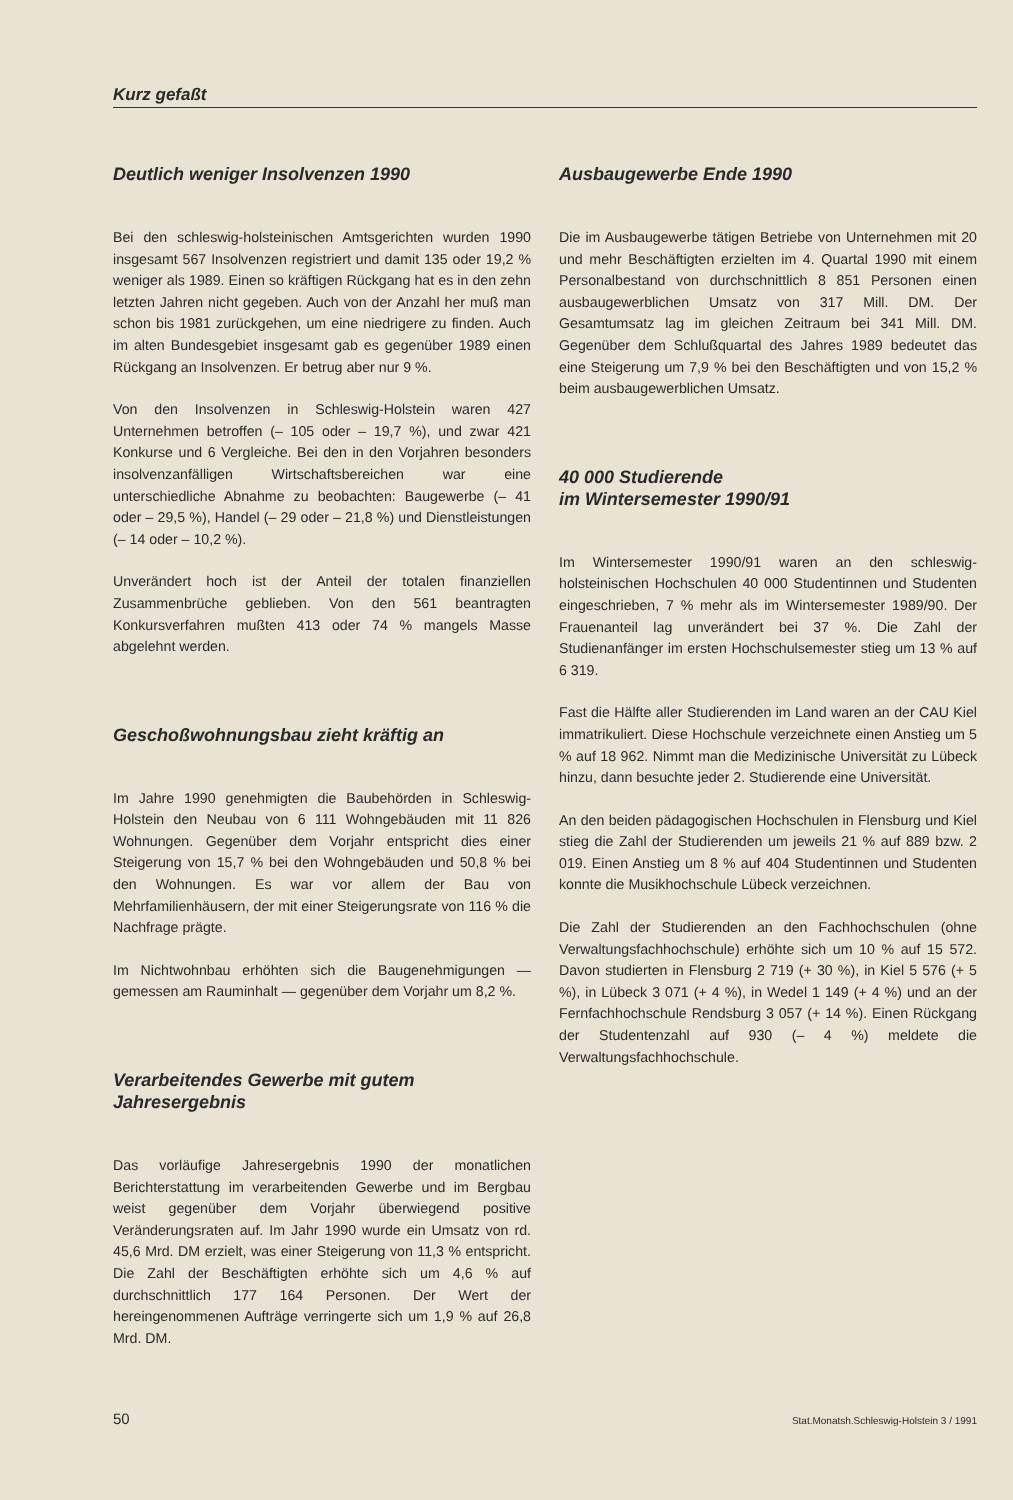Kurz gefaßt
Deutlich weniger Insolvenzen 1990
Bei den schleswig-holsteinischen Amtsgerichten wurden 1990 insgesamt 567 Insolvenzen registriert und damit 135 oder 19,2 % weniger als 1989. Einen so kräftigen Rückgang hat es in den zehn letzten Jahren nicht gegeben. Auch von der Anzahl her muß man schon bis 1981 zurückgehen, um eine niedrigere zu finden. Auch im alten Bundesgebiet insgesamt gab es gegenüber 1989 einen Rückgang an Insolvenzen. Er betrug aber nur 9 %.
Von den Insolvenzen in Schleswig-Holstein waren 427 Unternehmen betroffen (– 105 oder – 19,7 %), und zwar 421 Konkurse und 6 Vergleiche. Bei den in den Vorjahren besonders insolvenzanfälligen Wirtschaftsbereichen war eine unterschiedliche Abnahme zu beobachten: Baugewerbe (– 41 oder – 29,5 %), Handel (– 29 oder – 21,8 %) und Dienstleistungen (– 14 oder – 10,2 %).
Unverändert hoch ist der Anteil der totalen finanziellen Zusammenbrüche geblieben. Von den 561 beantragten Konkursverfahren mußten 413 oder 74 % mangels Masse abgelehnt werden.
Geschoßwohnungsbau zieht kräftig an
Im Jahre 1990 genehmigten die Baubehörden in Schleswig-Holstein den Neubau von 6 111 Wohngebäuden mit 11 826 Wohnungen. Gegenüber dem Vorjahr entspricht dies einer Steigerung von 15,7 % bei den Wohngebäuden und 50,8 % bei den Wohnungen. Es war vor allem der Bau von Mehrfamilienhäusern, der mit einer Steigerungsrate von 116 % die Nachfrage prägte.
Im Nichtwohnbau erhöhten sich die Baugenehmigungen — gemessen am Rauminhalt — gegenüber dem Vorjahr um 8,2 %.
Verarbeitendes Gewerbe mit gutem Jahresergebnis
Das vorläufige Jahresergebnis 1990 der monatlichen Berichterstattung im verarbeitenden Gewerbe und im Bergbau weist gegenüber dem Vorjahr überwiegend positive Veränderungsraten auf. Im Jahr 1990 wurde ein Umsatz von rd. 45,6 Mrd. DM erzielt, was einer Steigerung von 11,3 % entspricht. Die Zahl der Beschäftigten erhöhte sich um 4,6 % auf durchschnittlich 177 164 Personen. Der Wert der hereingenommenen Aufträge verringerte sich um 1,9 % auf 26,8 Mrd. DM.
Ausbaugewerbe Ende 1990
Die im Ausbaugewerbe tätigen Betriebe von Unternehmen mit 20 und mehr Beschäftigten erzielten im 4. Quartal 1990 mit einem Personalbestand von durchschnittlich 8 851 Personen einen ausbaugewerblichen Umsatz von 317 Mill. DM. Der Gesamtumsatz lag im gleichen Zeitraum bei 341 Mill. DM. Gegenüber dem Schlußquartal des Jahres 1989 bedeutet das eine Steigerung um 7,9 % bei den Beschäftigten und von 15,2 % beim ausbaugewerblichen Umsatz.
40 000 Studierende
im Wintersemester 1990/91
Im Wintersemester 1990/91 waren an den schleswig-holsteinischen Hochschulen 40 000 Studentinnen und Studenten eingeschrieben, 7 % mehr als im Wintersemester 1989/90. Der Frauenanteil lag unverändert bei 37 %. Die Zahl der Studienanfänger im ersten Hochschulsemester stieg um 13 % auf 6 319.
Fast die Hälfte aller Studierenden im Land waren an der CAU Kiel immatrikuliert. Diese Hochschule verzeichnete einen Anstieg um 5 % auf 18 962. Nimmt man die Medizinische Universität zu Lübeck hinzu, dann besuchte jeder 2. Studierende eine Universität.
An den beiden pädagogischen Hochschulen in Flensburg und Kiel stieg die Zahl der Studierenden um jeweils 21 % auf 889 bzw. 2 019. Einen Anstieg um 8 % auf 404 Studentinnen und Studenten konnte die Musikhochschule Lübeck verzeichnen.
Die Zahl der Studierenden an den Fachhochschulen (ohne Verwaltungsfachhochschule) erhöhte sich um 10 % auf 15 572. Davon studierten in Flensburg 2 719 (+ 30 %), in Kiel 5 576 (+ 5 %), in Lübeck 3 071 (+ 4 %), in Wedel 1 149 (+ 4 %) und an der Fernfachhochschule Rendsburg 3 057 (+ 14 %). Einen Rückgang der Studentenzahl auf 930 (– 4 %) meldete die Verwaltungsfachhochschule.
50 Stat.Monatsh.Schleswig-Holstein 3 / 1991